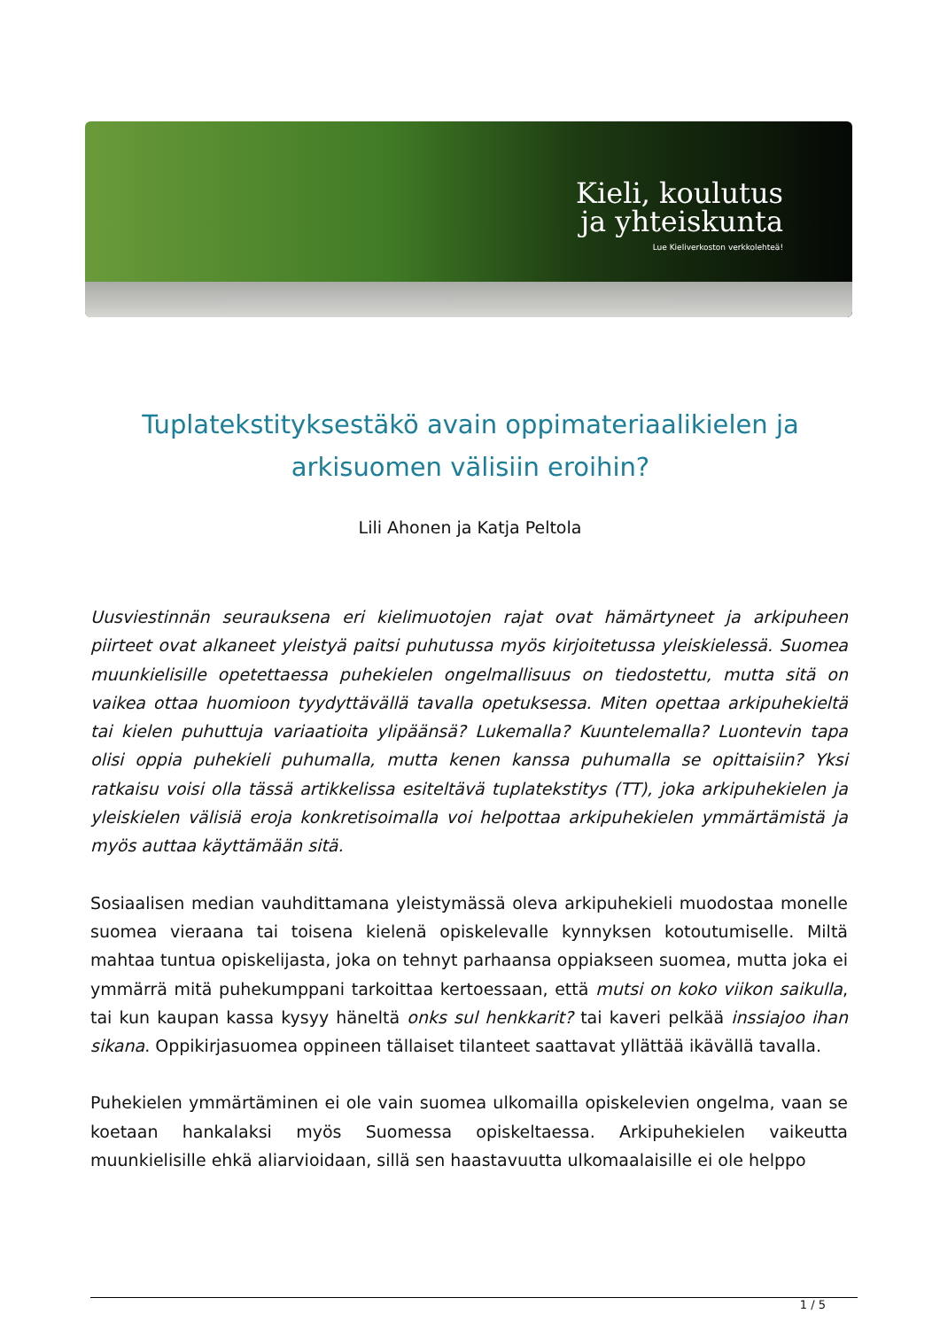Kieli, koulutus
ja yhteiskunta
Lue Kieliverkoston verkkolehteä!
Tuplatekstityksestäkö avain oppimateriaalikielen ja arkisuomen välisiin eroihin?
Lili Ahonen ja Katja Peltola
Uusviestinnän seurauksena eri kielimuotojen rajat ovat hämärtyneet ja arkipuheen piirteet ovat alkaneet yleistyä paitsi puhutussa myös kirjoitetussa yleiskielessä. Suomea muunkielisille opetettaessa puhekielen ongelmallisuus on tiedostettu, mutta sitä on vaikea ottaa huomioon tyydyttävällä tavalla opetuksessa. Miten opettaa arkipuhekieltä tai kielen puhuttuja variaatioita ylipäänsä? Lukemalla? Kuuntelemalla? Luontevin tapa olisi oppia puhekieli puhumalla, mutta kenen kanssa puhumalla se opittaisiin? Yksi ratkaisu voisi olla tässä artikkelissa esiteltävä tuplatekstitys (TT), joka arkipuhekielen ja yleiskielen välisiä eroja konkretisoimalla voi helpottaa arkipuhekielen ymmärtämistä ja myös auttaa käyttämään sitä.
Sosiaalisen median vauhdittamana yleistymässä oleva arkipuhekieli muodostaa monelle suomea vieraana tai toisena kielenä opiskelevalle kynnyksen kotoutumiselle. Miltä mahtaa tuntua opiskelijasta, joka on tehnyt parhaansa oppiakseen suomea, mutta joka ei ymmärrä mitä puhekumppani tarkoittaa kertoessaan, että mutsi on koko viikon saikulla, tai kun kaupan kassa kysyy häneltä onks sul henkkarit? tai kaveri pelkää inssiajoo ihan sikana. Oppikirjasuomea oppineen tällaiset tilanteet saattavat yllättää ikävällä tavalla.
Puhekielen ymmärtäminen ei ole vain suomea ulkomailla opiskelevien ongelma, vaan se koetaan hankalaksi myös Suomessa opiskeltaessa. Arkipuhekielen vaikeutta muunkielisille ehkä aliarvioidaan, sillä sen haastavuutta ulkomaalaisille ei ole helppo
1 / 5